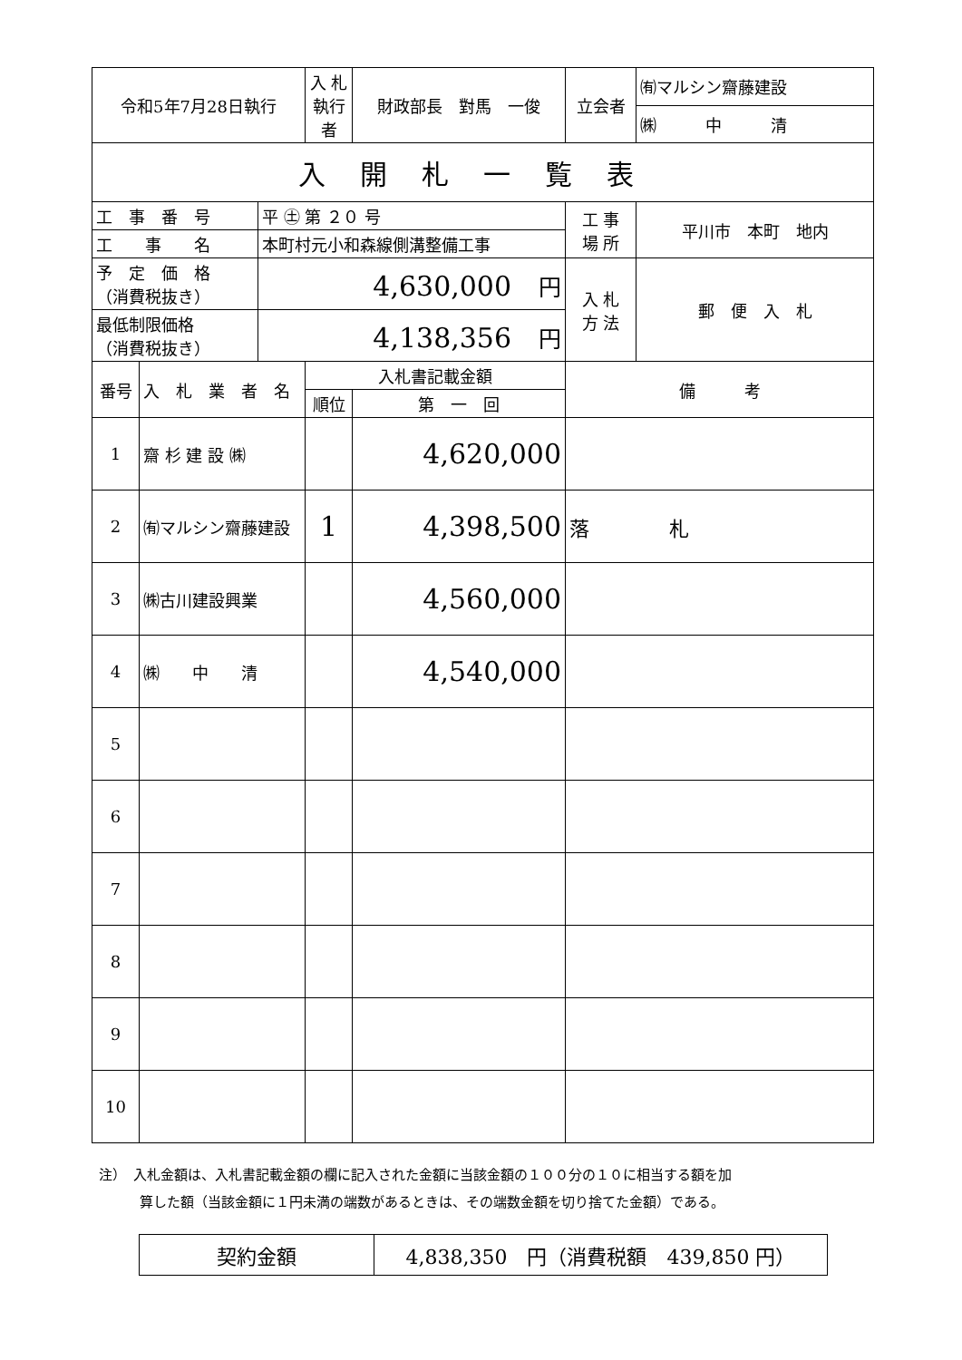| 令和5年7月28日執行 | | | 入 札 執行者 | 財政部長 對馬 一俊 | 立会者 | ㈲マルシン齋藤建設 |
| | | | | | | ㈱ 中 清 |
| 入開札一覧表 | | | | | | |
| 工 事 番 号 | | 平 ㊏ 第 ２０ 号 | | | 工 事 場 所 | 平川市 本町 地内 |
| 工 事 名 | | 本町村元小和森線側溝整備工事 | | | | |
| 予 定 価 格 （消費税抜き） | | 4,630,000 円 | | | 入 札 方 法 | 郵 便 入 札 |
| 最低制限価格 （消費税抜き） | | 4,138,356 円 | | | | |
| 番号 | 入 札 業 者 名 | | 入札書記載金額 | | 備 考 | |
| | | | 順位 | 第 一 回 | | |
| 1 | 齋 杉 建 設 ㈱ | | | 4,620,000 | | |
| 2 | ㈲マルシン齋藤建設 | | 1 | 4,398,500 | 落 札 | |
| 3 | ㈱古川建設興業 | | | 4,560,000 | | |
| 4 | ㈱ 中 清 | | | 4,540,000 | | |
| 5 | | | | | | |
| 6 | | | | | | |
| 7 | | | | | | |
| 8 | | | | | | |
| 9 | | | | | | |
| 10 | | | | | | |
注）　入札金額は、入札書記載金額の欄に記入された金額に当該金額の１００分の１０に相当する額を加
　　　算した額（当該金額に１円未満の端数があるときは、その端数金額を切り捨てた金額）である。
| 契約金額 | 4,838,350 円（消費税額 439,850 円） |